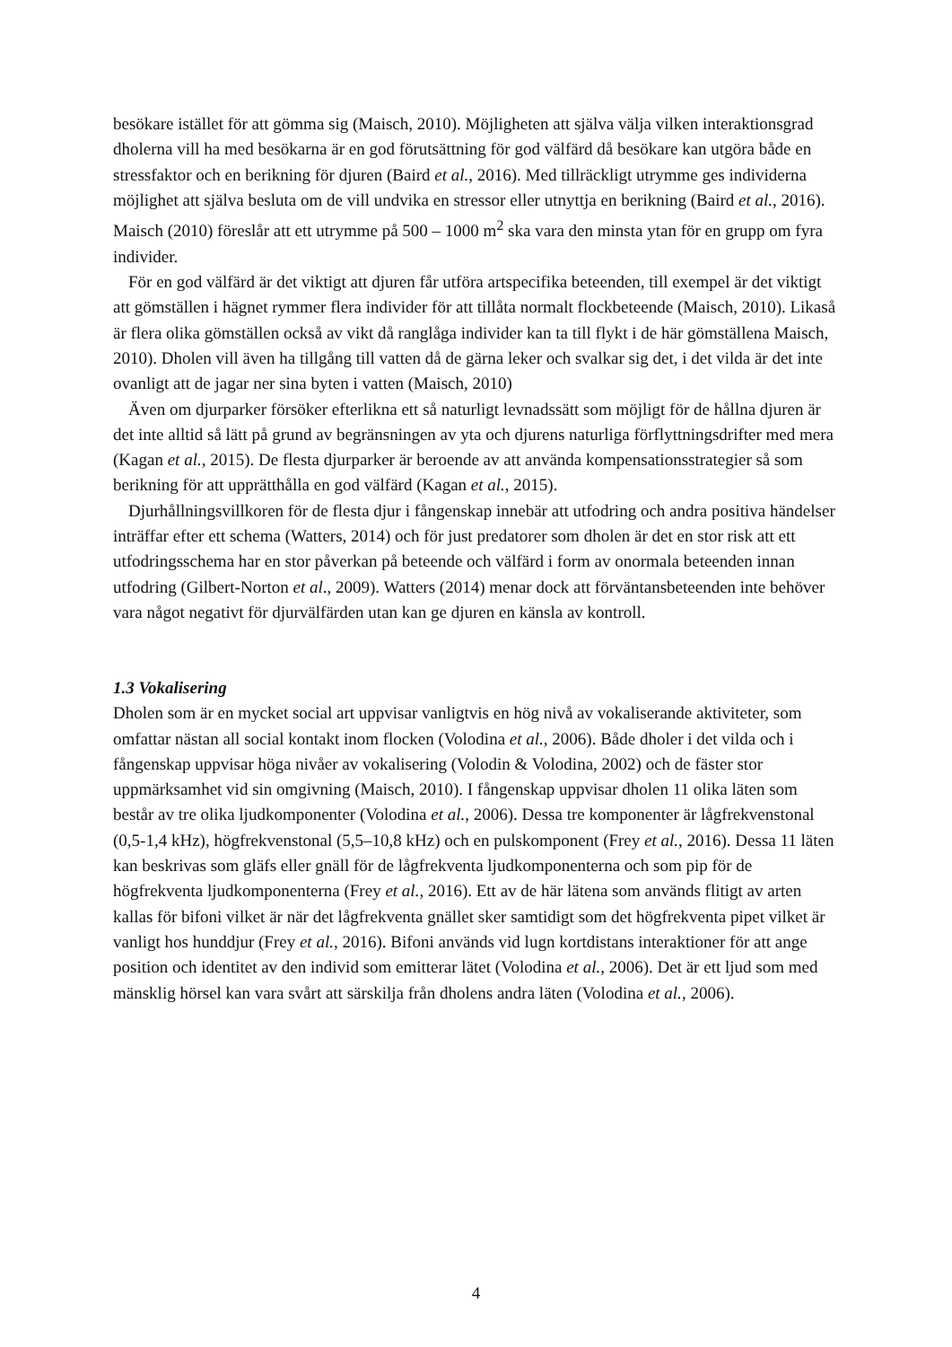besökare istället för att gömma sig (Maisch, 2010). Möjligheten att själva välja vilken interaktionsgrad dholerna vill ha med besökarna är en god förutsättning för god välfärd då besökare kan utgöra både en stressfaktor och en berikning för djuren (Baird et al., 2016). Med tillräckligt utrymme ges individerna möjlighet att själva besluta om de vill undvika en stressor eller utnyttja en berikning (Baird et al., 2016). Maisch (2010) föreslår att ett utrymme på 500 – 1000 m<sup>2</sup> ska vara den minsta ytan för en grupp om fyra individer.
För en god välfärd är det viktigt att djuren får utföra artspecifika beteenden, till exempel är det viktigt att gömställen i hägnet rymmer flera individer för att tillåta normalt flockbeteende (Maisch, 2010). Likaså är flera olika gömställen också av vikt då ranglåga individer kan ta till flykt i de här gömställena Maisch, 2010). Dholen vill även ha tillgång till vatten då de gärna leker och svalkar sig det, i det vilda är det inte ovanligt att de jagar ner sina byten i vatten (Maisch, 2010)
Även om djurparker försöker efterlikna ett så naturligt levnadssätt som möjligt för de hållna djuren är det inte alltid så lätt på grund av begränsningen av yta och djurens naturliga förflyttningsdrifter med mera (Kagan et al., 2015). De flesta djurparker är beroende av att använda kompensationsstrategier så som berikning för att upprätthålla en god välfärd (Kagan et al., 2015).
Djurhållningsvillkoren för de flesta djur i fångenskap innebär att utfodring och andra positiva händelser inträffar efter ett schema (Watters, 2014) och för just predatorer som dholen är det en stor risk att ett utfodringsschema har en stor påverkan på beteende och välfärd i form av onormala beteenden innan utfodring (Gilbert-Norton et al., 2009). Watters (2014) menar dock att förväntansbeteenden inte behöver vara något negativt för djurvälfärden utan kan ge djuren en känsla av kontroll.
1.3 Vokalisering
Dholen som är en mycket social art uppvisar vanligtvis en hög nivå av vokaliserande aktiviteter, som omfattar nästan all social kontakt inom flocken (Volodina et al., 2006). Både dholer i det vilda och i fångenskap uppvisar höga nivåer av vokalisering (Volodin & Volodina, 2002) och de fäster stor uppmärksamhet vid sin omgivning (Maisch, 2010). I fångenskap uppvisar dholen 11 olika läten som består av tre olika ljudkomponenter (Volodina et al., 2006). Dessa tre komponenter är lågfrekvenstonal (0,5-1,4 kHz), högfrekvenstonal (5,5–10,8 kHz) och en pulskomponent (Frey et al., 2016). Dessa 11 läten kan beskrivas som gläfs eller gnäll för de lågfrekventa ljudkomponenterna och som pip för de högfrekventa ljudkomponenterna (Frey et al., 2016). Ett av de här lätena som används flitigt av arten kallas för bifoni vilket är när det lågfrekventa gnället sker samtidigt som det högfrekventa pipet vilket är vanligt hos hunddjur (Frey et al., 2016). Bifoni används vid lugn kortdistans interaktioner för att ange position och identitet av den individ som emitterar lätet (Volodina et al., 2006). Det är ett ljud som med mänsklig hörsel kan vara svårt att särskilja från dholens andra läten (Volodina et al., 2006).
4